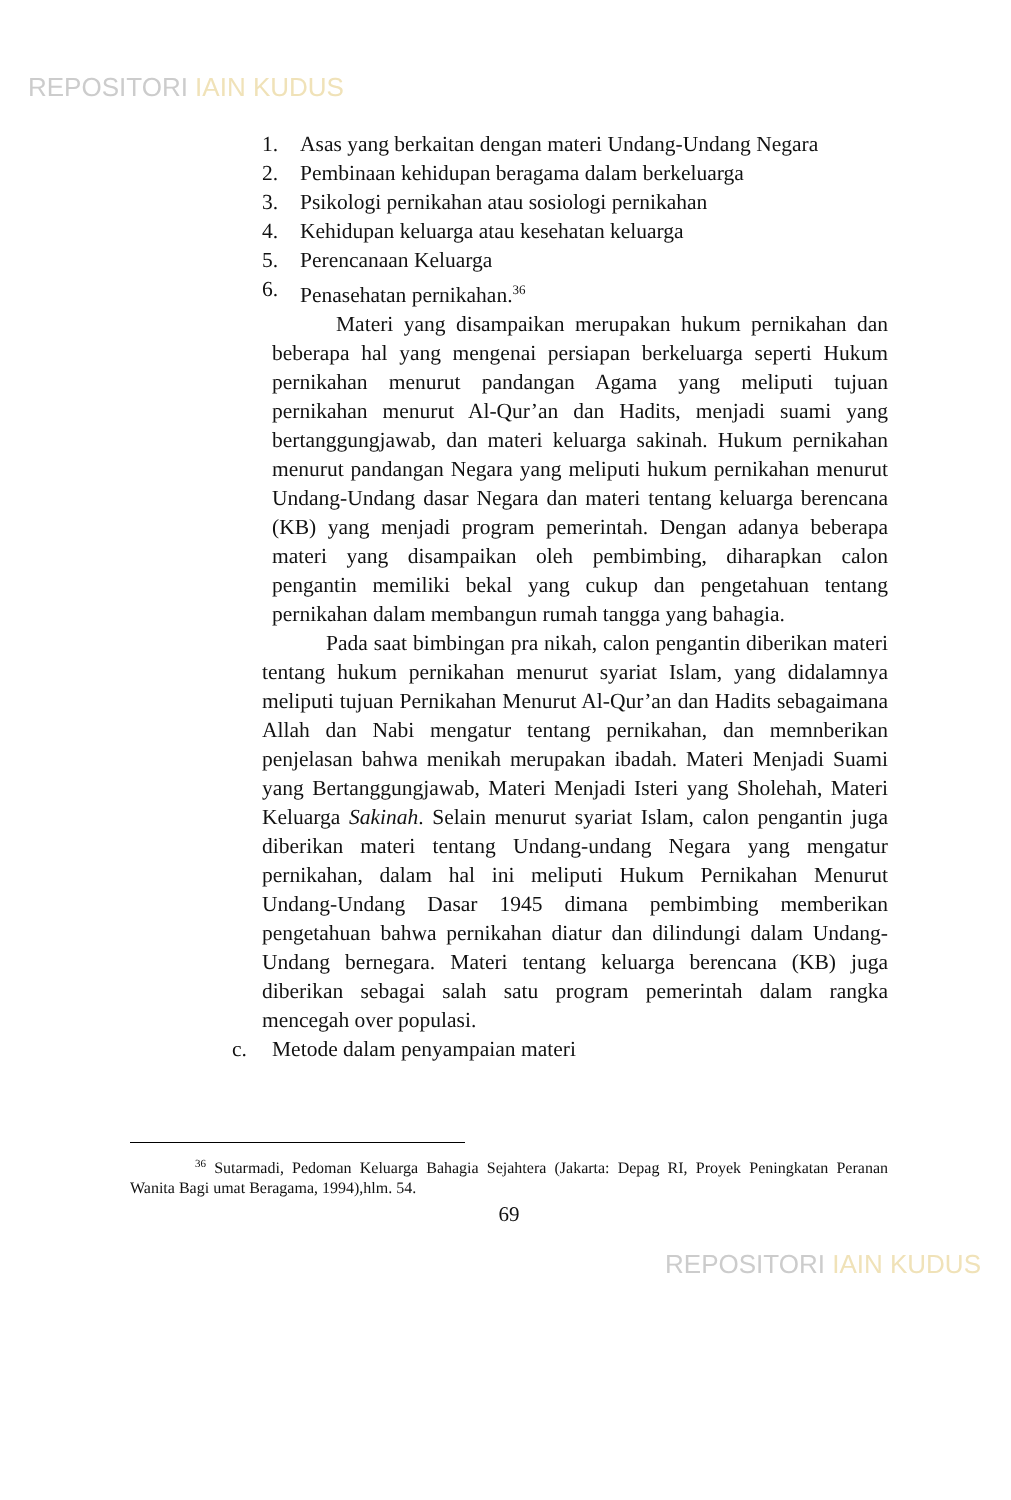REPOSITORI IAIN KUDUS
1. Asas yang berkaitan dengan materi Undang-Undang Negara
2. Pembinaan kehidupan beragama dalam berkeluarga
3. Psikologi pernikahan atau sosiologi pernikahan
4. Kehidupan keluarga atau kesehatan keluarga
5. Perencanaan Keluarga
6. Penasehatan pernikahan.<sup>36</sup>
Materi yang disampaikan merupakan hukum pernikahan dan beberapa hal yang mengenai persiapan berkeluarga seperti Hukum pernikahan menurut pandangan Agama yang meliputi tujuan pernikahan menurut Al-Qur’an dan Hadits, menjadi suami yang bertanggungjawab, dan materi keluarga sakinah. Hukum pernikahan menurut pandangan Negara yang meliputi hukum pernikahan menurut Undang-Undang dasar Negara dan materi tentang keluarga berencana (KB) yang menjadi program pemerintah. Dengan adanya beberapa materi yang disampaikan oleh pembimbing, diharapkan calon pengantin memiliki bekal yang cukup dan pengetahuan tentang pernikahan dalam membangun rumah tangga yang bahagia.
Pada saat bimbingan pra nikah, calon pengantin diberikan materi tentang hukum pernikahan menurut syariat Islam, yang didalamnya meliputi tujuan Pernikahan Menurut Al-Qur’an dan Hadits sebagaimana Allah dan Nabi mengatur tentang pernikahan, dan memnberikan penjelasan bahwa menikah merupakan ibadah. Materi Menjadi Suami yang Bertanggungjawab, Materi Menjadi Isteri yang Sholehah, Materi Keluarga Sakinah. Selain menurut syariat Islam, calon pengantin juga diberikan materi tentang Undang-undang Negara yang mengatur pernikahan, dalam hal ini meliputi Hukum Pernikahan Menurut Undang-Undang Dasar 1945 dimana pembimbing memberikan pengetahuan bahwa pernikahan diatur dan dilindungi dalam Undang-Undang bernegara. Materi tentang keluarga berencana (KB) juga diberikan sebagai salah satu program pemerintah dalam rangka mencegah over populasi.
c. Metode dalam penyampaian materi
<sup>36</sup> Sutarmadi, Pedoman Keluarga Bahagia Sejahtera (Jakarta: Depag RI, Proyek Peningkatan Peranan Wanita Bagi umat Beragama, 1994),hlm. 54.
69
REPOSITORI IAIN KUDUS